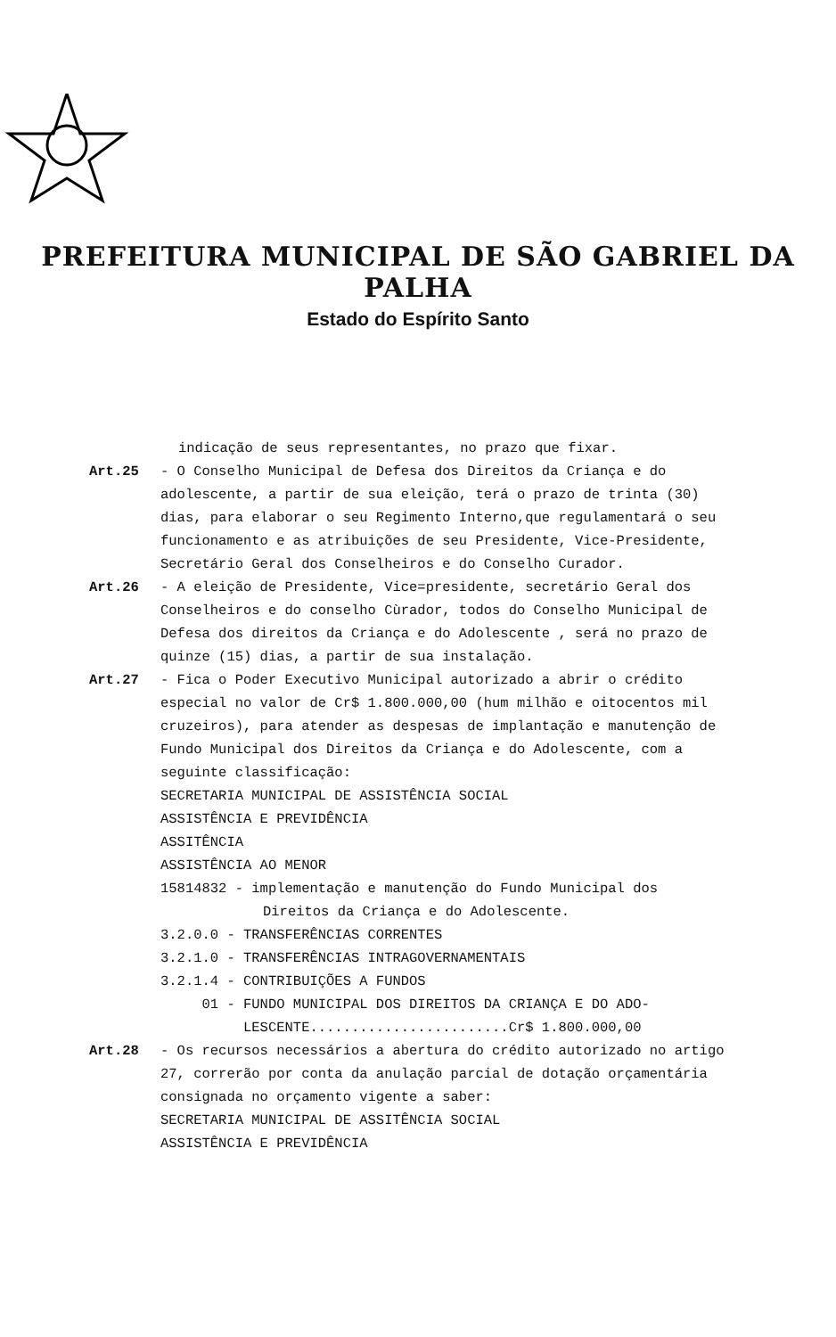PREFEITURA MUNICIPAL DE SÃO GABRIEL DA PALHA
Estado do Espírito Santo
indicação de seus representantes, no prazo que fixar.
Art.25 - O Conselho Municipal de Defesa dos Direitos da Criança e do adolescente, a partir de sua eleição, terá o prazo de trinta (30) dias, para elaborar o seu Regimento Interno,que regulamentará o seu funcionamento e as atribuições de seu Presidente, Vice-Presidente, Secretário Geral dos Conselheiros e do Conselho Curador.
Art.26 - A eleição de Presidente, Vice=presidente, secretário Geral dos Conselheiros e do conselho Cùrador, todos do Conselho Municipal de Defesa dos direitos da Criança e do Adolescente , será no prazo de quinze (15) dias, a partir de sua instalação.
Art.27 - Fica o Poder Executivo Municipal autorizado a abrir o crédito especial no valor de Cr$ 1.800.000,00 (hum milhão e oitocentos mil cruzeiros), para atender as despesas de implantação e manutenção de Fundo Municipal dos Direitos da Criança e do Adolescente, com a seguinte classificação:
SECRETARIA MUNICIPAL DE ASSISTÊNCIA SOCIAL
ASSISTÊNCIA E PREVIDÊNCIA
ASSITÊNCIA
ASSISTÊNCIA AO MENOR
15814832 - implementação e manutenção do Fundo Municipal dos
Direitos da Criança e do Adolescente.
3.2.0.0 - TRANSFERÊNCIAS CORRENTES
3.2.1.0 - TRANSFERÊNCIAS INTRAGOVERNAMENTAIS
3.2.1.4 - CONTRIBUIÇÕES A FUNDOS
01 - FUNDO MUNICIPAL DOS DIREITOS DA CRIANÇA E DO ADO-
LESCENTE........................Cr$ 1.800.000,00
Art.28 - Os recursos necessários a abertura do crédito autorizado no artigo 27, correrão por conta da anulação parcial de dotação orçamentária consignada no orçamento vigente a saber:
SECRETARIA MUNICIPAL DE ASSITÊNCIA SOCIAL
ASSISTÊNCIA E PREVIDÊNCIA